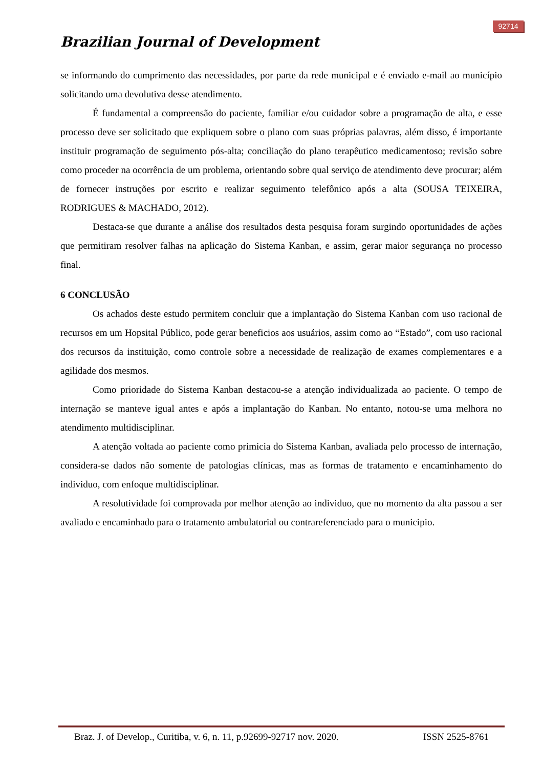92714
Brazilian Journal of Development
se informando do cumprimento das necessidades, por parte da rede municipal e é enviado e-mail ao município solicitando uma devolutiva desse atendimento.
É fundamental a compreensão do paciente, familiar e/ou cuidador sobre a programação de alta, e esse processo deve ser solicitado que expliquem sobre o plano com suas próprias palavras, além disso, é importante instituir programação de seguimento pós-alta; conciliação do plano terapêutico medicamentoso; revisão sobre como proceder na ocorrência de um problema, orientando sobre qual serviço de atendimento deve procurar; além de fornecer instruções por escrito e realizar seguimento telefônico após a alta (SOUSA TEIXEIRA, RODRIGUES & MACHADO, 2012).
Destaca-se que durante a análise dos resultados desta pesquisa foram surgindo oportunidades de ações que permitiram resolver falhas na aplicação do Sistema Kanban, e assim, gerar maior segurança no processo final.
6 CONCLUSÃO
Os achados deste estudo permitem concluir que a implantação do Sistema Kanban com uso racional de recursos em um Hopsital Público, pode gerar beneficios aos usuários, assim como ao “Estado”, com uso racional dos recursos da instituição, como controle sobre a necessidade de realização de exames complementares e a agilidade dos mesmos.
Como prioridade do Sistema Kanban destacou-se a atenção individualizada ao paciente. O tempo de internação se manteve igual antes e após a implantação do Kanban. No entanto, notou-se uma melhora no atendimento multidisciplinar.
A atenção voltada ao paciente como primicia do Sistema Kanban, avaliada pelo processo de internação, considera-se dados não somente de patologias clínicas, mas as formas de tratamento e encaminhamento do individuo, com enfoque multidisciplinar.
A resolutividade foi comprovada por melhor atenção ao individuo, que no momento da alta passou a ser avaliado e encaminhado para o tratamento ambulatorial ou contrareferenciado para o municipio.
Braz. J. of Develop., Curitiba, v. 6, n. 11, p.92699-92717 nov. 2020. ISSN 2525-8761